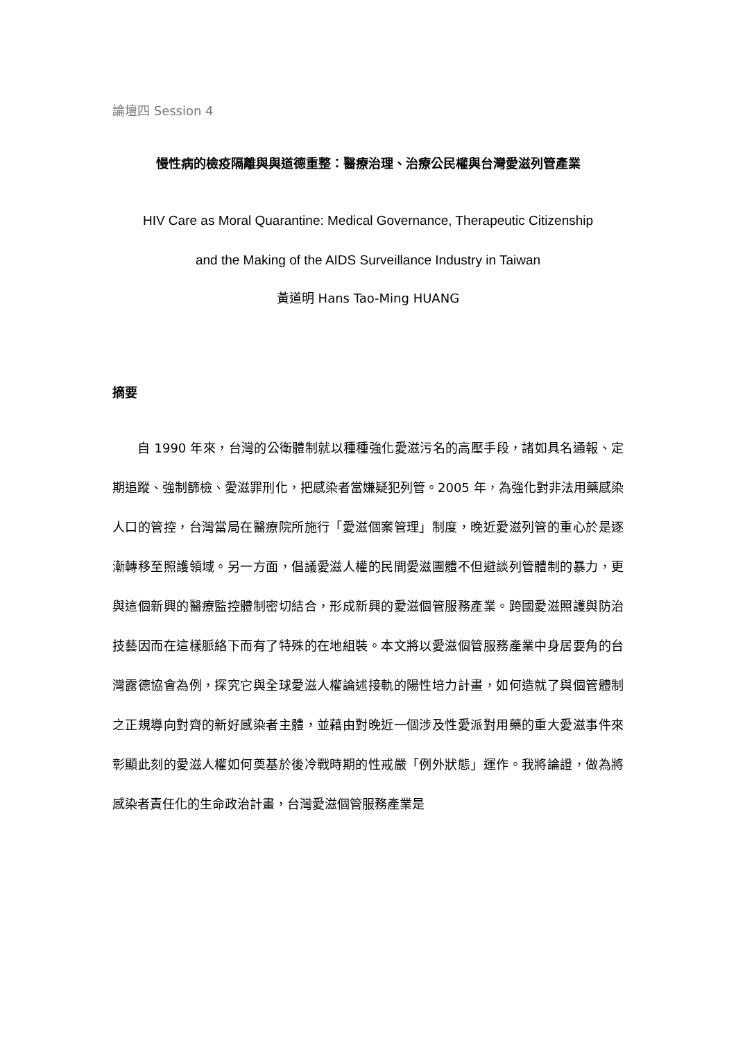論壇四 Session 4
慢性病的檢疫隔離與與道德重整：醫療治理、治療公民權與台灣愛滋列管產業
HIV Care as Moral Quarantine: Medical Governance, Therapeutic Citizenship
and the Making of the AIDS Surveillance Industry in Taiwan
黃道明 Hans Tao-Ming HUANG
摘要
自 1990 年來，台灣的公衛體制就以種種強化愛滋污名的高壓手段，諸如具名通報、定期追蹤、強制篩檢、愛滋罪刑化，把感染者當嫌疑犯列管。2005 年，為強化對非法用藥感染人口的管控，台灣當局在醫療院所施行「愛滋個案管理」制度，晚近愛滋列管的重心於是逐漸轉移至照護領域。另一方面，倡議愛滋人權的民間愛滋團體不但避談列管體制的暴力，更與這個新興的醫療監控體制密切結合，形成新興的愛滋個管服務產業。跨國愛滋照護與防治技藝因而在這樣脈絡下而有了特殊的在地組裝。本文將以愛滋個管服務產業中身居要角的台灣露德協會為例，探究它與全球愛滋人權論述接軌的陽性培力計畫，如何造就了與個管體制之正規導向對齊的新好感染者主體，並藉由對晚近一個涉及性愛派對用藥的重大愛滋事件來彰顯此刻的愛滋人權如何奠基於後冷戰時期的性戒嚴「例外狀態」運作。我將論證，做為將感染者責任化的生命政治計畫，台灣愛滋個管服務產業是